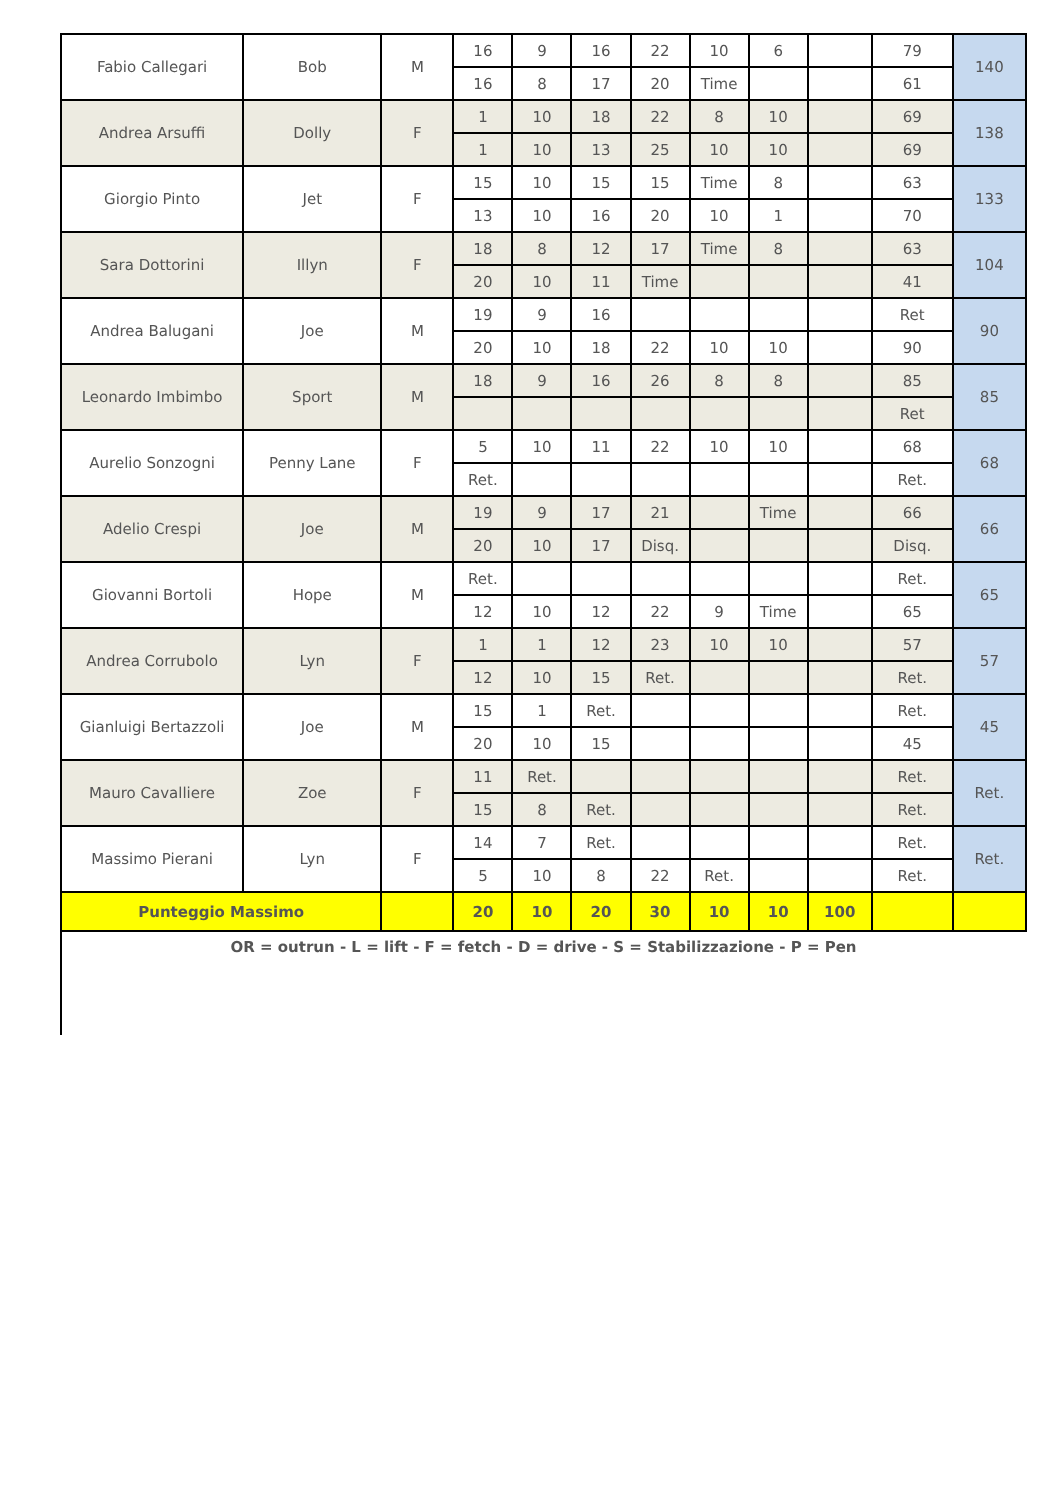| Fabio Callegari | Bob | M | 16 | 9 | 16 | 22 | 10 | 6 | | 79 | 140 |
| | | | 16 | 8 | 17 | 20 | Time | | | 61 | |
| Andrea Arsuffi | Dolly | F | 1 | 10 | 18 | 22 | 8 | 10 | | 69 | 138 |
| | | | 1 | 10 | 13 | 25 | 10 | 10 | | 69 | |
| Giorgio Pinto | Jet | F | 15 | 10 | 15 | 15 | Time | 8 | | 63 | 133 |
| | | | 13 | 10 | 16 | 20 | 10 | 1 | | 70 | |
| Sara Dottorini | Illyn | F | 18 | 8 | 12 | 17 | Time | 8 | | 63 | 104 |
| | | | 20 | 10 | 11 | Time | | | | 41 | |
| Andrea Balugani | Joe | M | 19 | 9 | 16 | | | | | Ret | 90 |
| | | | 20 | 10 | 18 | 22 | 10 | 10 | | 90 | |
| Leonardo Imbimbo | Sport | M | 18 | 9 | 16 | 26 | 8 | 8 | | 85 | 85 |
| | | | | | | | | | | Ret | |
| Aurelio Sonzogni | Penny Lane | F | 5 | 10 | 11 | 22 | 10 | 10 | | 68 | 68 |
| | | | Ret. | | | | | | | Ret. | |
| Adelio Crespi | Joe | M | 19 | 9 | 17 | 21 | | Time | | 66 | 66 |
| | | | 20 | 10 | 17 | Disq. | | | | Disq. | |
| Giovanni Bortoli | Hope | M | Ret. | | | | | | | Ret. | 65 |
| | | | 12 | 10 | 12 | 22 | 9 | Time | | 65 | |
| Andrea Corrubolo | Lyn | F | 1 | 1 | 12 | 23 | 10 | 10 | | 57 | 57 |
| | | | 12 | 10 | 15 | Ret. | | | | Ret. | |
| Gianluigi Bertazzoli | Joe | M | 15 | 1 | Ret. | | | | | Ret. | 45 |
| | | | 20 | 10 | 15 | | | | | 45 | |
| Mauro Cavalliere | Zoe | F | 11 | Ret. | | | | | | Ret. | Ret. |
| | | | 15 | 8 | Ret. | | | | | Ret. | |
| Massimo Pierani | Lyn | F | 14 | 7 | Ret. | | | | | Ret. | Ret. |
| | | | 5 | 10 | 8 | 22 | Ret. | | | Ret. | |
| Punteggio Massimo | | | 20 | 10 | 20 | 30 | 10 | 10 | 100 | | |
OR = outrun - L = lift - F = fetch - D = drive - S = Stabilizzazione - P = Pen